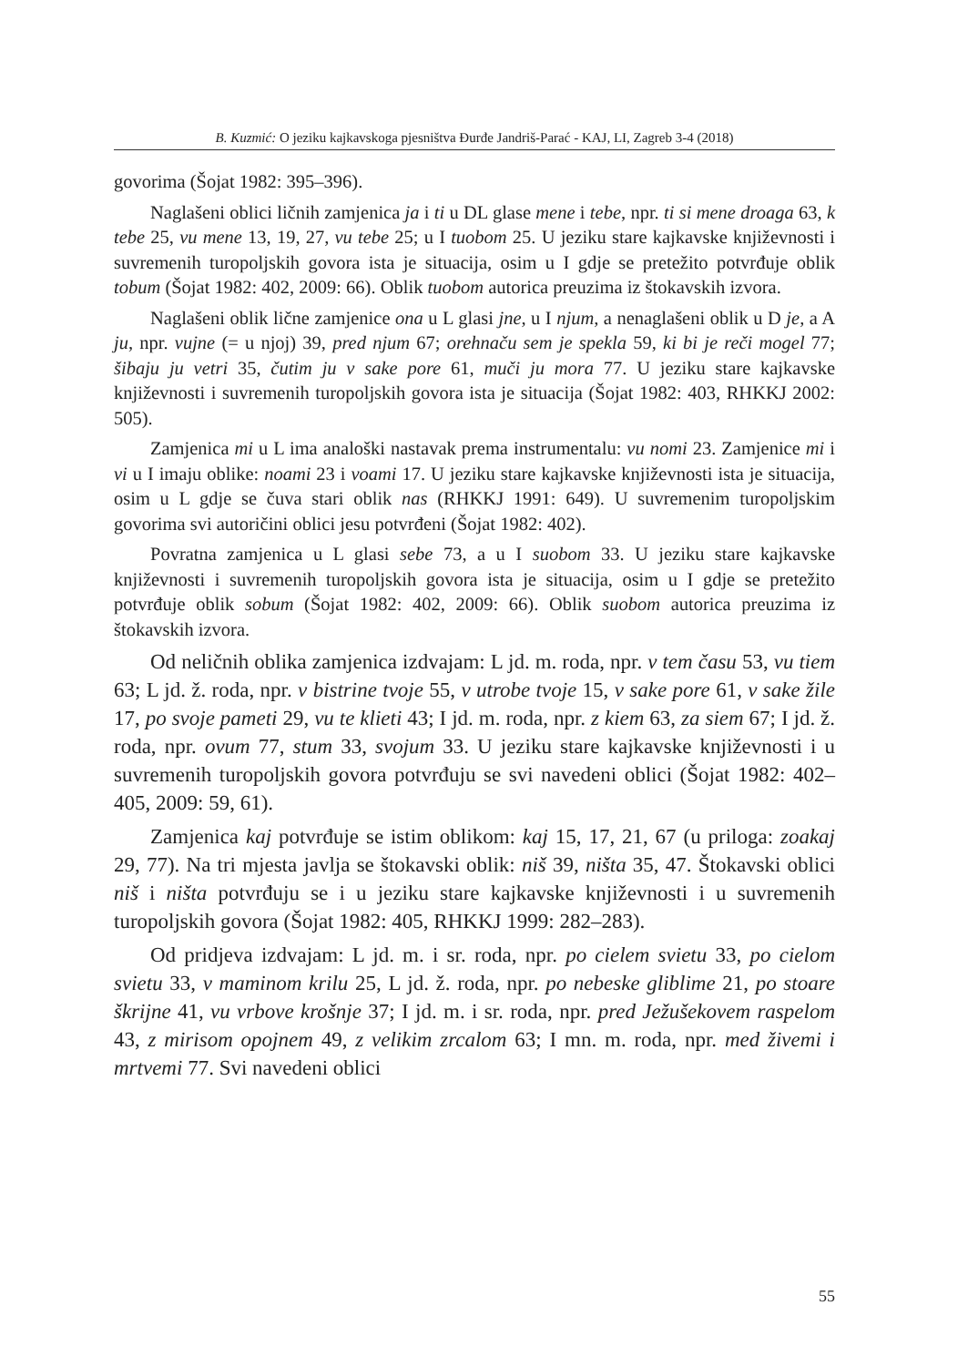B. Kuzmić: O jeziku kajkavskoga pjesništva Đurđe Jandriš-Parać - KAJ, LI, Zagreb 3-4 (2018)
govorima (Šojat 1982: 395–396).
Naglašeni oblici ličnih zamjenica ja i ti u DL glase mene i tebe, npr. ti si mene droaga 63, k tebe 25, vu mene 13, 19, 27, vu tebe 25; u I tuobom 25. U jeziku stare kajkavske književnosti i suvremenih turopoljskih govora ista je situacija, osim u I gdje se pretežito potvrđuje oblik tobum (Šojat 1982: 402, 2009: 66). Oblik tuobom autorica preuzima iz štokavskih izvora.
Naglašeni oblik lične zamjenice ona u L glasi jne, u I njum, a nenaglašeni oblik u D je, a A ju, npr. vujne (= u njoj) 39, pred njum 67; orehnaču sem je spekla 59, ki bi je reči mogel 77; šibaju ju vetri 35, čutim ju v sake pore 61, muči ju mora 77. U jeziku stare kajkavske književnosti i suvremenih turopoljskih govora ista je situacija (Šojat 1982: 403, RHKKJ 2002: 505).
Zamjenica mi u L ima analoški nastavak prema instrumentalu: vu nomi 23. Zamjenice mi i vi u I imaju oblike: noami 23 i voami 17. U jeziku stare kajkavske književnosti ista je situacija, osim u L gdje se čuva stari oblik nas (RHKKJ 1991: 649). U suvremenim turopoljskim govorima svi autoričini oblici jesu potvrđeni (Šojat 1982: 402).
Povratna zamjenica u L glasi sebe 73, a u I suobom 33. U jeziku stare kajkavske književnosti i suvremenih turopoljskih govora ista je situacija, osim u I gdje se pretežito potvrđuje oblik sobum (Šojat 1982: 402, 2009: 66). Oblik suobom autorica preuzima iz štokavskih izvora.
Od neličnih oblika zamjenica izdvajam: L jd. m. roda, npr. v tem času 53, vu tiem 63; L jd. ž. roda, npr. v bistrine tvoje 55, v utrobe tvoje 15, v sake pore 61, v sake žile 17, po svoje pameti 29, vu te klieti 43; I jd. m. roda, npr. z kiem 63, za siem 67; I jd. ž. roda, npr. ovum 77, stum 33, svojum 33. U jeziku stare kajkavske književnosti i u suvremenih turopoljskih govora potvrđuju se svi navedeni oblici (Šojat 1982: 402–405, 2009: 59, 61).
Zamjenica kaj potvrđuje se istim oblikom: kaj 15, 17, 21, 67 (u priloga: zoakaj 29, 77). Na tri mjesta javlja se štokavski oblik: niš 39, ništa 35, 47. Štokavski oblici niš i ništa potvrđuju se i u jeziku stare kajkavske književnosti i u suvremenih turopoljskih govora (Šojat 1982: 405, RHKKJ 1999: 282–283).
Od pridjeva izdvajam: L jd. m. i sr. roda, npr. po cielem svietu 33, po cielom svietu 33, v maminom krilu 25, L jd. ž. roda, npr. po nebeske gliblime 21, po stoare škrijne 41, vu vrbove krošnje 37; I jd. m. i sr. roda, npr. pred Ježušekovem raspelom 43, z mirisom opojnem 49, z velikim zrcalom 63; I mn. m. roda, npr. med živemi i mrtvemi 77. Svi navedeni oblici
55